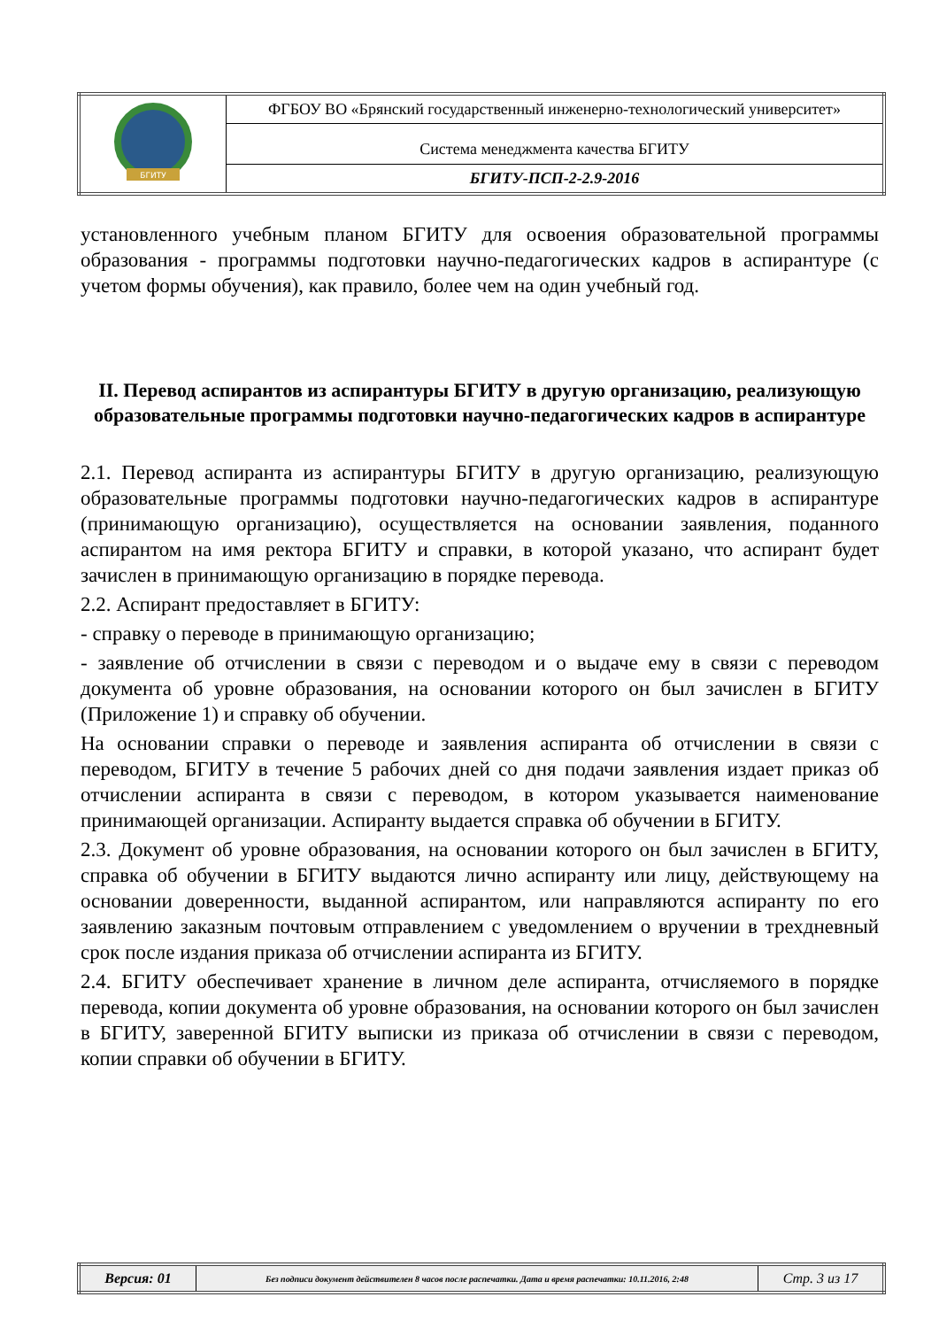| БГИТУ | ФГБОУ ВО «Брянский государственный инженерно-технологический университет» |
| | Система менеджмента качества БГИТУ |
| | БГИТУ-ПСП-2-2.9-2016 |
установленного учебным планом БГИТУ для освоения образовательной программы образования - программы подготовки научно-педагогических кадров в аспирантуре (с учетом формы обучения), как правило, более чем на один учебный год.
II. Перевод аспирантов из аспирантуры БГИТУ в другую организацию, реализующую образовательные программы подготовки научно-педагогических кадров в аспирантуре
2.1. Перевод аспиранта из аспирантуры БГИТУ в другую организацию, реализующую образовательные программы подготовки научно-педагогических кадров в аспирантуре (принимающую организацию), осуществляется на основании заявления, поданного аспирантом на имя ректора БГИТУ и справки, в которой указано, что аспирант будет зачислен в принимающую организацию в порядке перевода.
2.2. Аспирант предоставляет в БГИТУ:
- справку о переводе в принимающую организацию;
- заявление об отчислении в связи с переводом и о выдаче ему в связи с переводом документа об уровне образования, на основании которого он был зачислен в БГИТУ (Приложение 1) и справку об обучении.
На основании справки о переводе и заявления аспиранта об отчислении в связи с переводом, БГИТУ в течение 5 рабочих дней со дня подачи заявления издает приказ об отчислении аспиранта в связи с переводом, в котором указывается наименование принимающей организации. Аспиранту выдается справка об обучении в БГИТУ.
2.3. Документ об уровне образования, на основании которого он был зачислен в БГИТУ, справка об обучении в БГИТУ выдаются лично аспиранту или лицу, действующему на основании доверенности, выданной аспирантом, или направляются аспиранту по его заявлению заказным почтовым отправлением с уведомлением о вручении в трехдневный срок после издания приказа об отчислении аспиранта из БГИТУ.
2.4. БГИТУ обеспечивает хранение в личном деле аспиранта, отчисляемого в порядке перевода, копии документа об уровне образования, на основании которого он был зачислен в БГИТУ, заверенной БГИТУ выписки из приказа об отчислении в связи с переводом, копии справки об обучении в БГИТУ.
| Версия: 01 | Без подписи документ действителен 8 часов после распечатки. Дата и время распечатки: 10.11.2016, 2:48 | Стр. 3 из 17 |